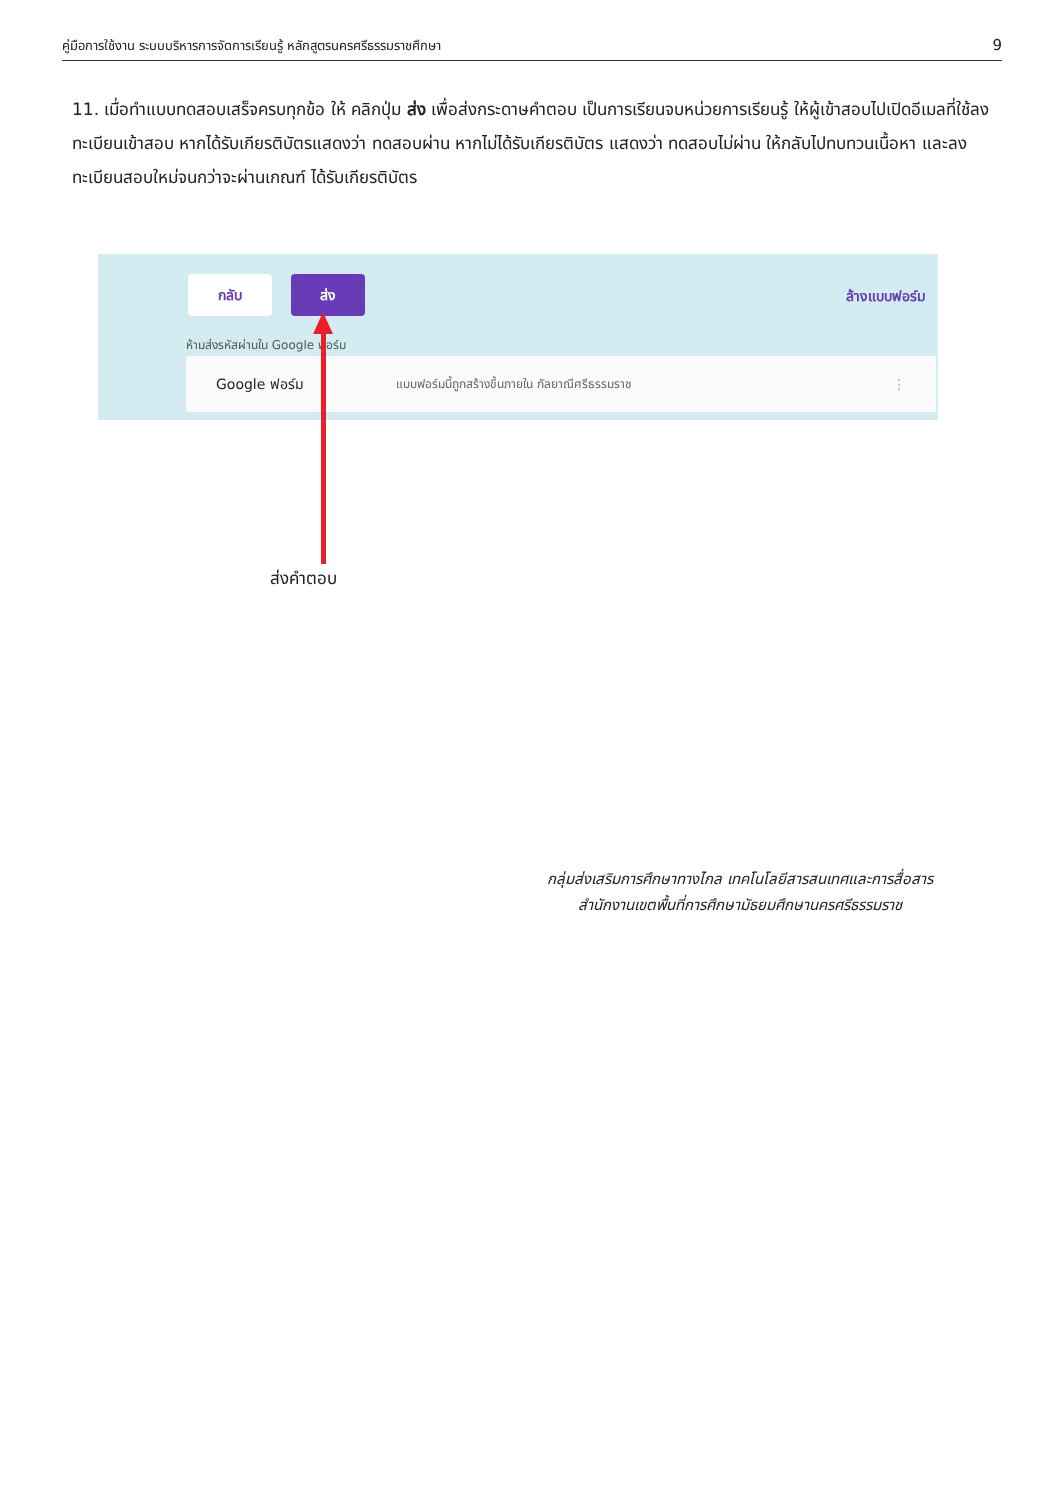คู่มือการใช้งาน ระบบบริหารการจัดการเรียนรู้ หลักสูตรนครศรีธรรมราชศึกษา 9
11. เมื่อทำแบบทดสอบเสร็จครบทุกข้อ ให้ คลิกปุ่ม ส่ง เพื่อส่งกระดาษคำตอบ เป็นการเรียนจบหน่วยการเรียนรู้ ให้ผู้เข้าสอบไปเปิดอีเมลที่ใช้ลงทะเบียนเข้าสอบ หากได้รับเกียรติบัตรแสดงว่า ทดสอบผ่าน หากไม่ได้รับเกียรติบัตร แสดงว่า ทดสอบไม่ผ่าน ให้กลับไปทบทวนเนื้อหา และลงทะเบียนสอบใหม่จนกว่าจะผ่านเกณฑ์ ได้รับเกียรติบัตร
กลับ ส่ง
ล้างแบบฟอร์ม
ห้ามส่งรหัสผ่านใน Google ฟอร์ม
Google ฟอร์ม แบบฟอร์มนี้ถูกสร้างขึ้นภายใน กัลยาณีศรีธรรมราช ⋮
ส่งคำตอบ
กลุ่มส่งเสริมการศึกษาทางไกล เทคโนโลยีสารสนเทศและการสื่อสาร
สำนักงานเขตพื้นที่การศึกษามัธยมศึกษานครศรีธรรมราช